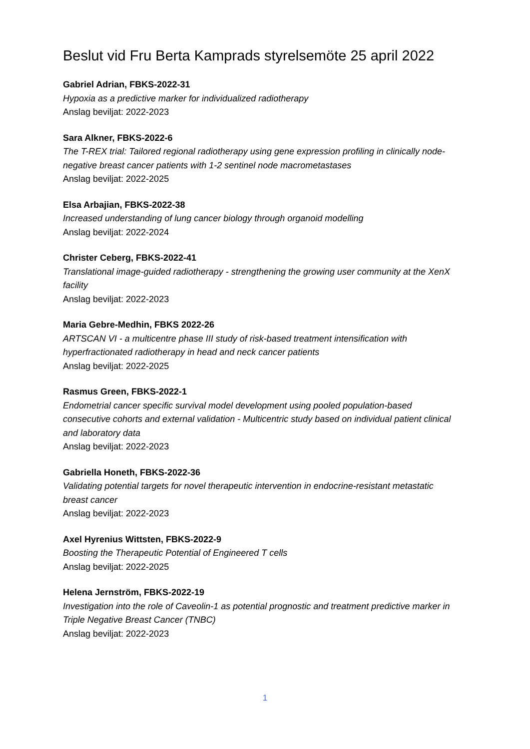Beslut vid Fru Berta Kamprads styrelsemöte 25 april 2022
Gabriel Adrian, FBKS-2022-31
Hypoxia as a predictive marker for individualized radiotherapy
Anslag beviljat: 2022-2023
Sara Alkner, FBKS-2022-6
The T-REX trial: Tailored regional radiotherapy using gene expression profiling in clinically node-negative breast cancer patients with 1-2 sentinel node macrometastases
Anslag beviljat: 2022-2025
Elsa Arbajian, FBKS-2022-38
Increased understanding of lung cancer biology through organoid modelling
Anslag beviljat: 2022-2024
Christer Ceberg, FBKS-2022-41
Translational image-guided radiotherapy - strengthening the growing user community at the XenX facility
Anslag beviljat: 2022-2023
Maria Gebre-Medhin, FBKS 2022-26
ARTSCAN VI - a multicentre phase III study of risk-based treatment intensification with hyperfractionated radiotherapy in head and neck cancer patients
Anslag beviljat: 2022-2025
Rasmus Green, FBKS-2022-1
Endometrial cancer specific survival model development using pooled population-based consecutive cohorts and external validation - Multicentric study based on individual patient clinical and laboratory data
Anslag beviljat: 2022-2023
Gabriella Honeth, FBKS-2022-36
Validating potential targets for novel therapeutic intervention in endocrine-resistant metastatic breast cancer
Anslag beviljat: 2022-2023
Axel Hyrenius Wittsten, FBKS-2022-9
Boosting the Therapeutic Potential of Engineered T cells
Anslag beviljat: 2022-2025
Helena Jernström, FBKS-2022-19
Investigation into the role of Caveolin-1 as potential prognostic and treatment predictive marker in Triple Negative Breast Cancer (TNBC)
Anslag beviljat: 2022-2023
1